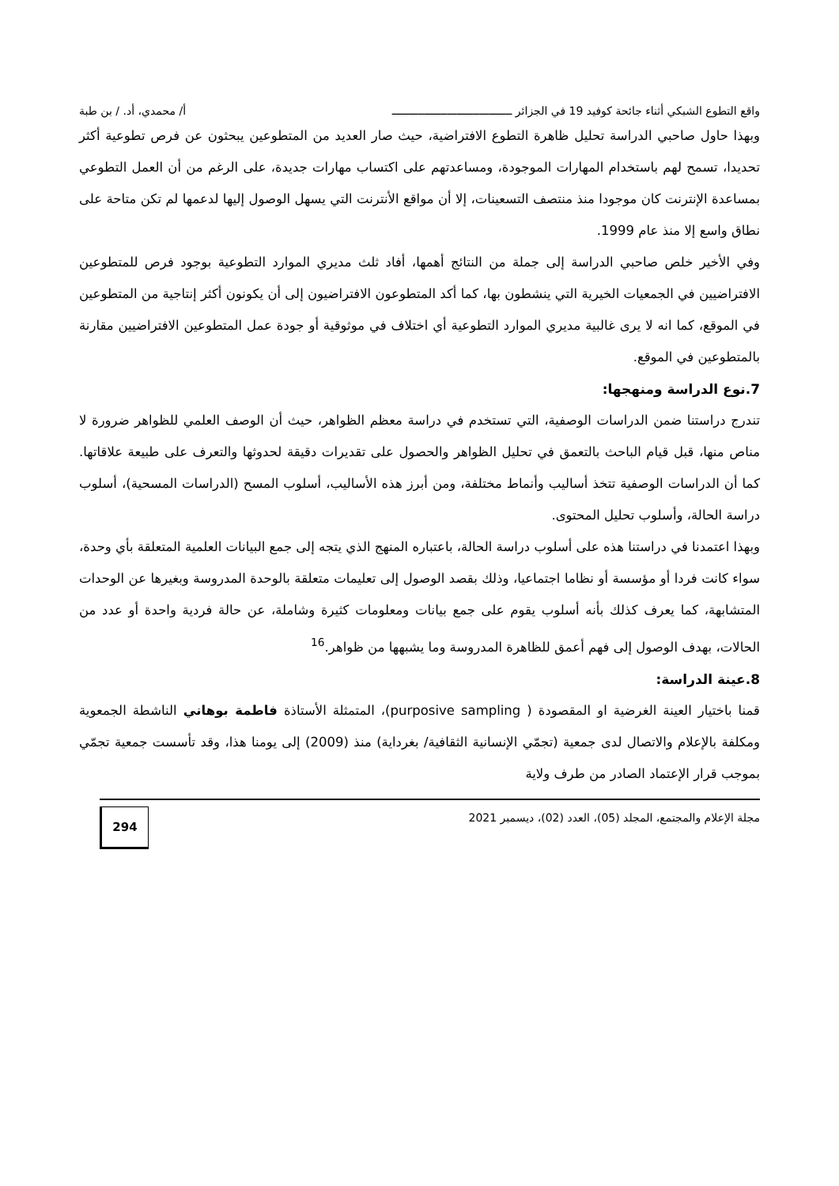واقع التطوع الشبكي أثناء جائحة كوفيد 19 في الجزائر ـــــــــــــــــــــــــــــــــــــ أ/ محمدي، أد. / بن طبة
وبهذا حاول صاحبي الدراسة تحليل ظاهرة التطوع الافتراضية، حيث صار العديد من المتطوعين يبحثون عن فرص تطوعية أكثر تحديدا، تسمح لهم باستخدام المهارات الموجودة، ومساعدتهم على اكتساب مهارات جديدة، على الرغم من أن العمل التطوعي بمساعدة الإنترنت كان موجودا منذ منتصف التسعينات، إلا أن مواقع الأنترنت التي يسهل الوصول إليها لدعمها لم تكن متاحة على نطاق واسع إلا منذ عام 1999.
وفي الأخير خلص صاحبي الدراسة إلى جملة من النتائج أهمها، أفاد ثلث مديري الموارد التطوعية بوجود فرص للمتطوعين الافتراضيين في الجمعيات الخيرية التي ينشطون بها، كما أكد المتطوعون الافتراضيون إلى أن يكونون أكثر إنتاجية من المتطوعين في الموقع، كما انه لا يرى غالبية مديري الموارد التطوعية أي اختلاف في موثوقية أو جودة عمل المتطوعين الافتراضيين مقارنة بالمتطوعين في الموقع.
7.نوع الدراسة ومنهجها:
تندرج دراستنا ضمن الدراسات الوصفية، التي تستخدم في دراسة معظم الظواهر، حيث أن الوصف العلمي للظواهر ضرورة لا مناص منها، قبل قيام الباحث بالتعمق في تحليل الظواهر والحصول على تقديرات دقيقة لحدوثها والتعرف على طبيعة علاقاتها. كما أن الدراسات الوصفية تتخذ أساليب وأنماط مختلفة، ومن أبرز هذه الأساليب، أسلوب المسح (الدراسات المسحية)، أسلوب دراسة الحالة، وأسلوب تحليل المحتوى.
وبهذا اعتمدنا في دراستنا هذه على أسلوب دراسة الحالة، باعتباره المنهج الذي يتجه إلى جمع البيانات العلمية المتعلقة بأي وحدة، سواء كانت فردا أو مؤسسة أو نظاما اجتماعيا، وذلك بقصد الوصول إلى تعليمات متعلقة بالوحدة المدروسة وبغيرها عن الوحدات المتشابهة، كما يعرف كذلك بأنه أسلوب يقوم على جمع بيانات ومعلومات كثيرة وشاملة، عن حالة فردية واحدة أو عدد من الحالات، بهدف الوصول إلى فهم أعمق للظاهرة المدروسة وما يشبهها من ظواهر.<sup>16</sup>
8.عينة الدراسة:
قمنا باختيار العينة الغرضية او المقصودة ( purposive sampling)، المتمثلة الأستاذة فاطمة بوهاني الناشطة الجمعوية ومكلفة بالإعلام والاتصال لدى جمعية (تجمّي الإنسانية الثقافية/ بغرداية) منذ (2009) إلى يومنا هذا، وقد تأسست جمعية تجمّي بموجب قرار الإعتماد الصادر من طرف ولاية
مجلة الإعلام والمجتمع، المجلد (05)، العدد (02)، ديسمبر 2021
294